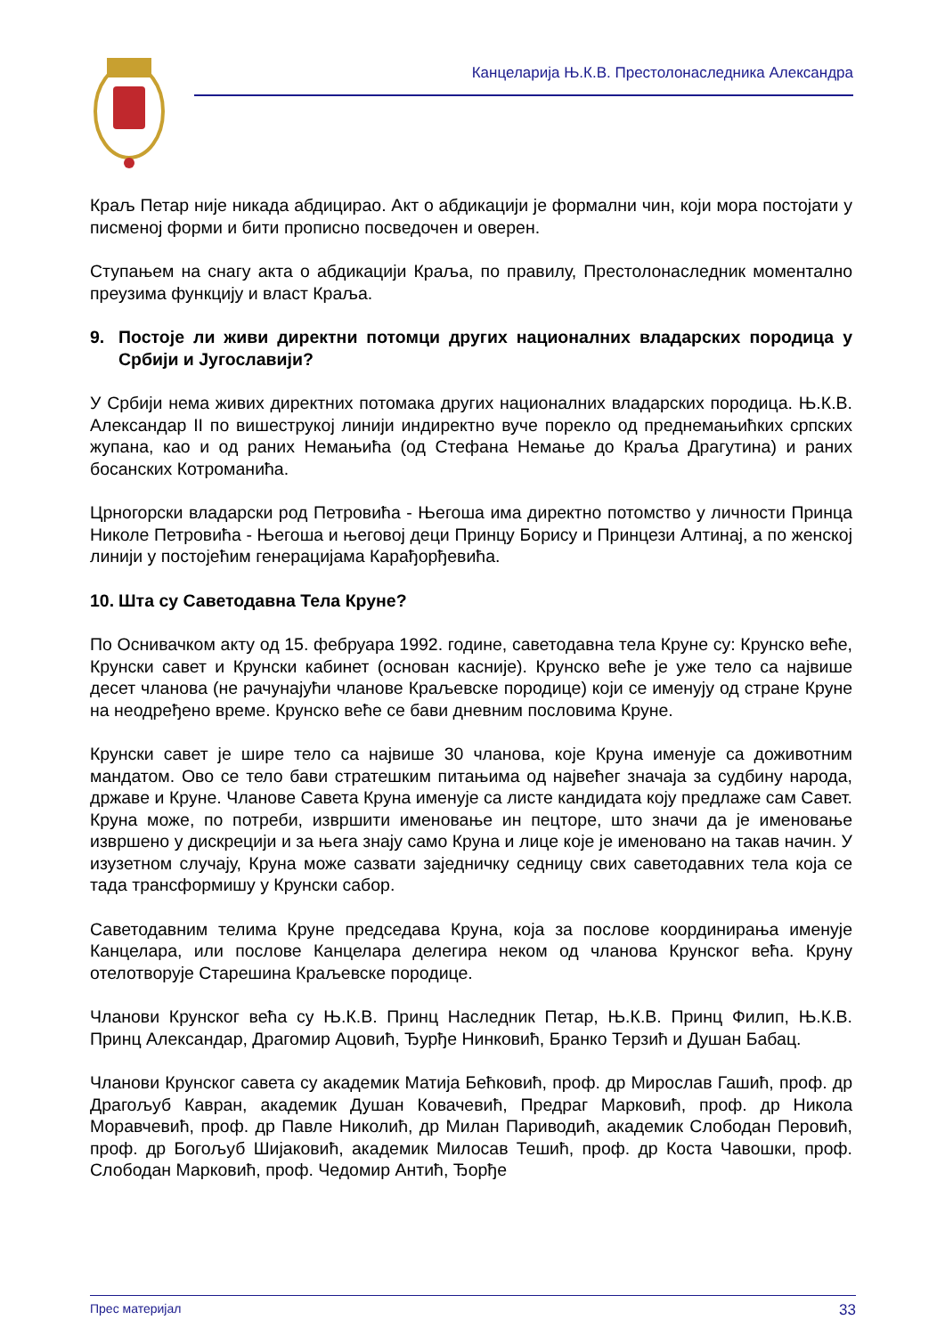Канцеларија Њ.К.В. Престолонаследника Александра
Краљ Петар није никада абдицирао. Акт о абдикацији је формални чин, који мора постојати у писменој форми и бити прописно посведочен и оверен.
Ступањем на снагу акта о абдикацији Краља, по правилу, Престолонаследник моментално преузима функцију и власт Краља.
9. Постоје ли живи директни потомци других националних владарских породица у Србији и Југославији?
У Србији нема живих директних потомака других националних владарских породица. Њ.К.В. Александар II по вишеструкој линији индиректно вуче порекло од преднемањићких српских жупана, као и од раних Немањића (од Стефана Немање до Краља Драгутина) и раних босанских Котроманића.
Црногорски владарски род Петровића - Његоша има директно потомство у личности Принца Николе Петровића - Његоша и његовој деци Принцу Борису и Принцези Алтинај, а по женској линији у постојећим генерацијама Карађорђевића.
10.
Шта су Саветодавна Тела Круне?
По Оснивачком акту од 15. фебруара 1992. године, саветодавна тела Круне су: Крунско веће, Крунски савет и Крунски кабинет (основан касније). Крунско веће је уже тело са највише десет чланова (не рачунајући чланове Краљевске породице) који се именују од стране Круне на неодређено време. Крунско веће се бави дневним пословима Круне.
Крунски савет је шире тело са највише 30 чланова, које Круна именује са доживотним мандатом. Ово се тело бави стратешким питањима од највећег значаја за судбину народа, државе и Круне. Чланове Савета Круна именује са листе кандидата коју предлаже сам Савет. Круна може, по потреби, извршити именовање ин пецторе, што значи да је именовање извршено у дискрецији и за њега знају само Круна и лице које је именовано на такав начин. У изузетном случају, Круна може сазвати заједничку седницу свих саветодавних тела која се тада трансформишу у Крунски сабор.
Саветодавним телима Круне председава Круна, која за послове координирања именује Канцелара, или послове Канцелара делегира неком од чланова Крунског већа. Круну отелотворује Старешина Краљевске породице.
Чланови Крунског већа су Њ.К.В. Принц Наследник Петар, Њ.К.В. Принц Филип, Њ.К.В. Принц Александар, Драгомир Ацовић, Ђурђе Нинковић, Бранко Терзић и Душан Бабац.
Чланови Крунског савета су академик Матија Бећковић, проф. др Мирослав Гашић, проф. др Драгољуб Кавран, академик Душан Ковачевић, Предраг Марковић, проф. др Никола Моравчевић, проф. др Павле Николић, др Милан Париводић, академик Слободан Перовић, проф. др Богољуб Шијаковић, академик Милосав Тешић, проф. др Коста Чавошки, проф. Слободан Марковић, проф. Чедомир Антић, Ђорђе
Прес материјал 33